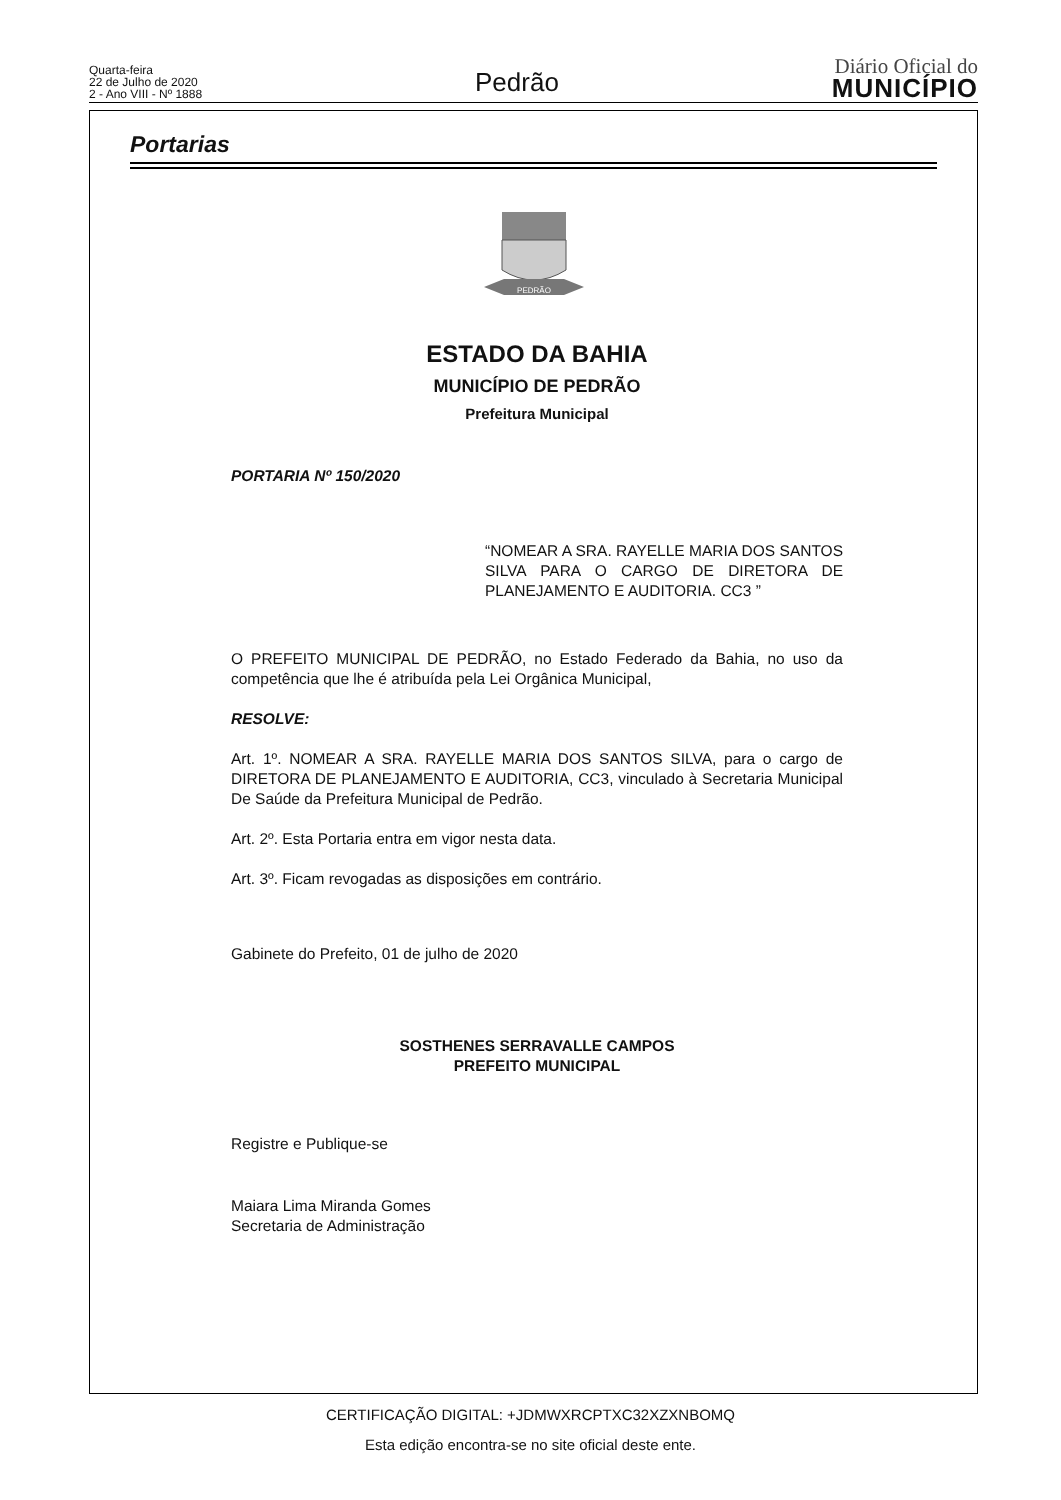Quarta-feira
22 de Julho de 2020
2 - Ano VIII - Nº 1888
Pedrão
Diário Oficial do
MUNICÍPIO
Portarias
PEDRÃO
ESTADO DA BAHIA
MUNICÍPIO DE PEDRÃO
Prefeitura Municipal
PORTARIA Nº 150/2020
“NOMEAR A SRA. RAYELLE MARIA DOS SANTOS SILVA PARA O CARGO DE DIRETORA DE PLANEJAMENTO E AUDITORIA. CC3 ”
O PREFEITO MUNICIPAL DE PEDRÃO, no Estado Federado da Bahia, no uso da competência que lhe é atribuída pela Lei Orgânica Municipal,
RESOLVE:
Art. 1º. NOMEAR A SRA. RAYELLE MARIA DOS SANTOS SILVA, para o cargo de DIRETORA DE PLANEJAMENTO E AUDITORIA, CC3, vinculado à Secretaria Municipal De Saúde da Prefeitura Municipal de Pedrão.
Art. 2º. Esta Portaria entra em vigor nesta data.
Art. 3º. Ficam revogadas as disposições em contrário.
Gabinete do Prefeito, 01 de julho de 2020
SOSTHENES SERRAVALLE CAMPOS
PREFEITO MUNICIPAL
Registre e Publique-se
Maiara Lima Miranda Gomes
Secretaria de Administração
CERTIFICAÇÃO DIGITAL: +JDMWXRCPTXC32XZXNBOMQ
Esta edição encontra-se no site oficial deste ente.